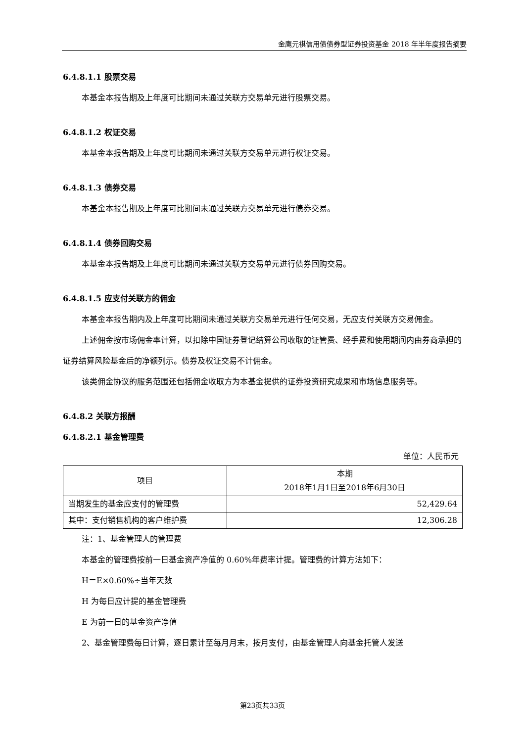金鹰元祺信用债债券型证券投资基金 2018 年半年度报告摘要
6.4.8.1.1 股票交易
本基金本报告期及上年度可比期间未通过关联方交易单元进行股票交易。
6.4.8.1.2 权证交易
本基金本报告期及上年度可比期间未通过关联方交易单元进行权证交易。
6.4.8.1.3 债券交易
本基金本报告期及上年度可比期间未通过关联方交易单元进行债券交易。
6.4.8.1.4 债券回购交易
本基金本报告期及上年度可比期间未通过关联方交易单元进行债券回购交易。
6.4.8.1.5 应支付关联方的佣金
本基金本报告期内及上年度可比期间未通过关联方交易单元进行任何交易，无应支付关联方交易佣金。
上述佣金按市场佣金率计算，以扣除中国证券登记结算公司收取的证管费、经手费和使用期间内由券商承担的证券结算风险基金后的净额列示。债券及权证交易不计佣金。
该类佣金协议的服务范围还包括佣金收取方为本基金提供的证券投资研究成果和市场信息服务等。
6.4.8.2 关联方报酬
6.4.8.2.1 基金管理费
单位：人民币元
| 项目 | 本期 2018年1月1日至2018年6月30日 |
| --- | --- |
| 当期发生的基金应支付的管理费 | 52,429.64 |
| 其中：支付销售机构的客户维护费 | 12,306.28 |
注：1、基金管理人的管理费
本基金的管理费按前一日基金资产净值的 0.60%年费率计提。管理费的计算方法如下：
H＝E×0.60%÷当年天数
H 为每日应计提的基金管理费
E 为前一日的基金资产净值
2、基金管理费每日计算，逐日累计至每月月末，按月支付，由基金管理人向基金托管人发送
第23页共33页